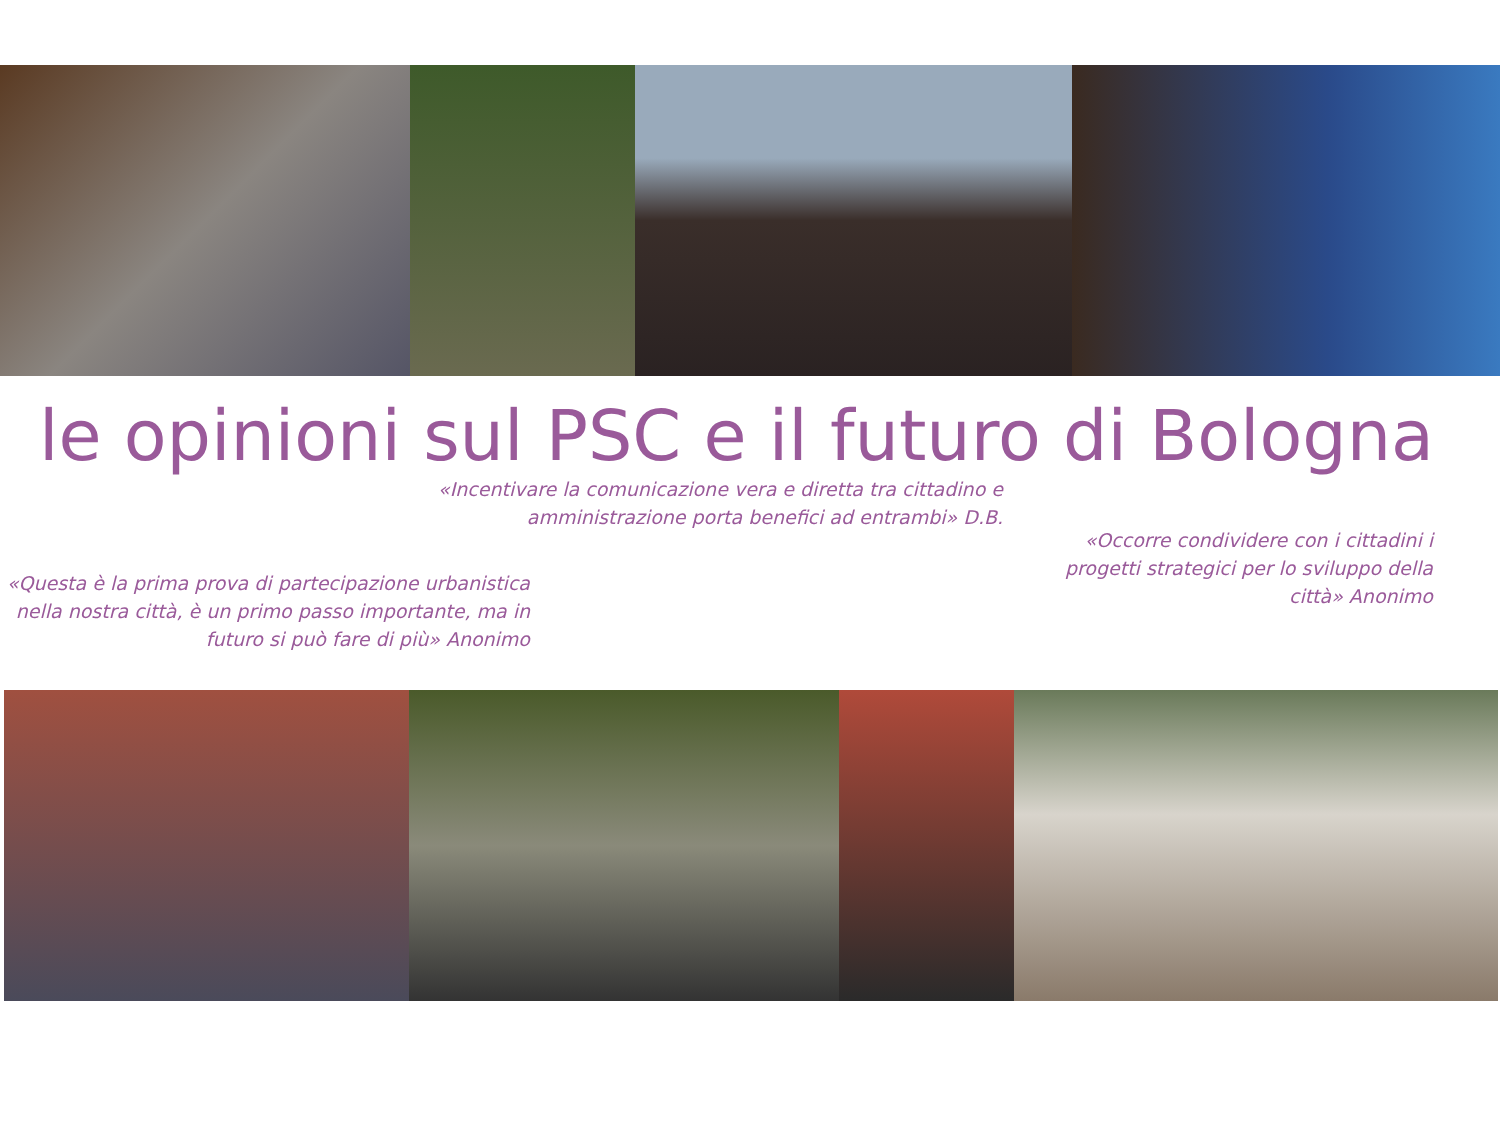le opinioni sul PSC e il futuro di Bologna
«Incentivare la comunicazione vera e diretta tra cittadino e
amministrazione porta benefici ad entrambi» D.B.
«Questa è la prima prova di partecipazione urbanistica
nella nostra città, è un primo passo importante, ma in
futuro si può fare di più» Anonimo
«Occorre condividere con i cittadini i
progetti strategici per lo sviluppo della
città» Anonimo